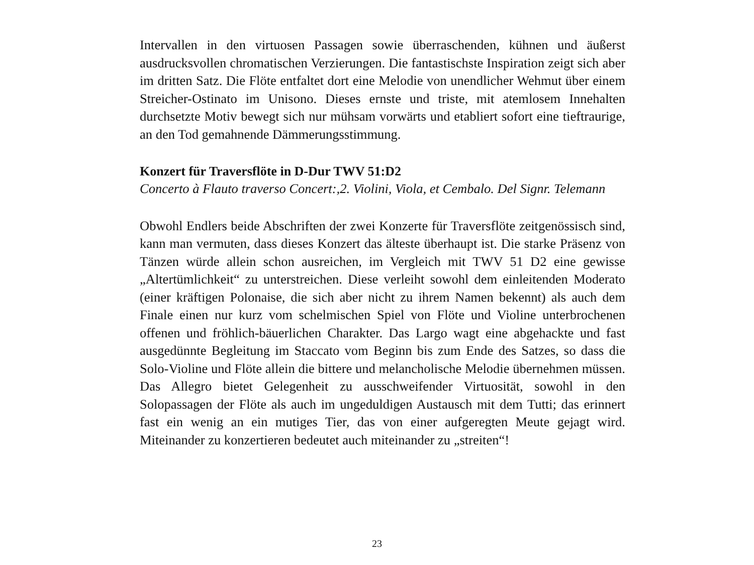Intervallen in den virtuosen Passagen sowie überraschenden, kühnen und äußerst ausdrucksvollen chromatischen Verzierungen. Die fantastischste Inspiration zeigt sich aber im dritten Satz. Die Flöte entfaltet dort eine Melodie von unendlicher Wehmut über einem Streicher-Ostinato im Unisono. Dieses ernste und triste, mit atemlosem Innehalten durchsetzte Motiv bewegt sich nur mühsam vorwärts und etabliert sofort eine tieftraurige, an den Tod gemahnende Dämmerungsstimmung.
Konzert für Traversflöte in D-Dur TWV 51:D2
Concerto à Flauto traverso Concert:,2. Violini, Viola, et Cembalo. Del Signr. Telemann
Obwohl Endlers beide Abschriften der zwei Konzerte für Traversflöte zeitgenössisch sind, kann man vermuten, dass dieses Konzert das älteste überhaupt ist. Die starke Präsenz von Tänzen würde allein schon ausreichen, im Vergleich mit TWV 51 D2 eine gewisse „Altertümlichkeit“ zu unterstreichen. Diese verleiht sowohl dem einleitenden Moderato (einer kräftigen Polonaise, die sich aber nicht zu ihrem Namen bekennt) als auch dem Finale einen nur kurz vom schelmischen Spiel von Flöte und Violine unterbrochenen offenen und fröhlich-bäuerlichen Charakter. Das Largo wagt eine abgehackte und fast ausgedünnte Begleitung im Staccato vom Beginn bis zum Ende des Satzes, so dass die Solo-Violine und Flöte allein die bittere und melancholische Melodie übernehmen müssen. Das Allegro bietet Gelegenheit zu ausschweifender Virtuosität, sowohl in den Solopassagen der Flöte als auch im ungeduldigen Austausch mit dem Tutti; das erinnert fast ein wenig an ein mutiges Tier, das von einer aufgeregten Meute gejagt wird. Miteinander zu konzertieren bedeutet auch miteinander zu „streiten“!
23